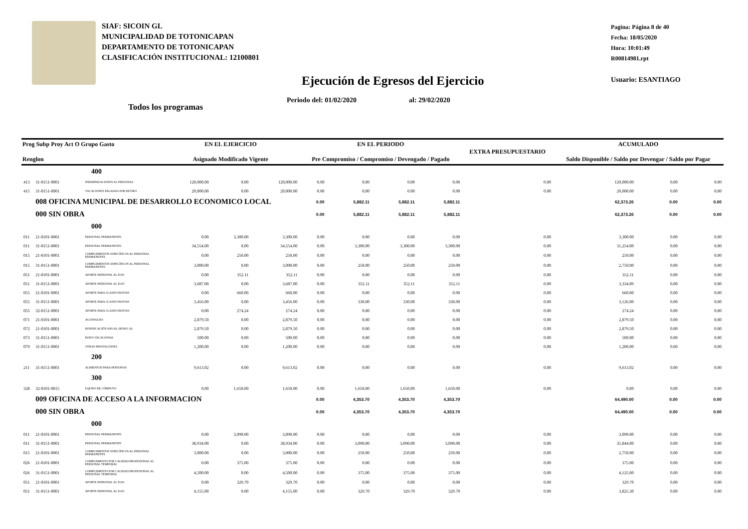SIAF: SICOIN GL
MUNICIPALIDAD DE TOTONICAPAN
DEPARTAMENTO DE TOTONICAPAN
CLASIFICACIÓN INSTITUCIONAL: 12100801
Pagina: Página 8 de 40
Fecha: 18/05/2020
Hora: 10:01:49
R00814981.rpt
Usuario: ESANTIAGO
Ejecución de Egresos del Ejercicio
Periodo del: 01/02/2020 al: 29/02/2020
Todos los programas
| Prog Subp Proy Act O Grupo Gasto Renglon | | | EN EL EJERCICIO Asignado Modificado Vigente | | | EN EL PERIODO Pre Compromiso / Compromiso / Devengado / Pagado | | | | EXTRA PRESUPUESTARIO | ACUMULADO Saldo Disponible / Saldo por Devengar / Saldo por Pagar | | |
| --- | --- | --- | --- | --- | --- | --- | --- | --- | --- | --- | --- | --- | --- |
| 400 | | | | | | | | | | | | | |
| 413 | 31-0151-0001 | INDEMNIZACIONES AL PERSONAL | 120,000.00 | 0.00 | 120,000.00 | 0.00 | 0.00 | 0.00 | 0.00 | 0.00 | 120,000.00 | 0.00 | 0.00 |
| 415 | 31-0151-0001 | VACACIONES PAGADAS POR RETIRO | 20,000.00 | 0.00 | 20,000.00 | 0.00 | 0.00 | 0.00 | 0.00 | 0.00 | 20,000.00 | 0.00 | 0.00 |
| | 008 OFICINA MUNICIPAL DE DESARROLLO ECONOMICO LOCAL | | | | | 0.00 | 5,882.11 | 5,882.11 | 5,882.11 | | 62,373.26 | 0.00 | 0.00 |
| | 000 SIN OBRA | | | | | 0.00 | 5,882.11 | 5,882.11 | 5,882.11 | | 62,373.26 | 0.00 | 0.00 |
| 000 | | | | | | | | | | | | | |
| 011 | 21-0101-0001 | PERSONAL PERMANENTE | 0.00 | 3,300.00 | 3,300.00 | 0.00 | 0.00 | 0.00 | 0.00 | 0.00 | 3,300.00 | 0.00 | 0.00 |
| 011 | 31-0151-0001 | PERSONAL PERMANENTE | 34,554.00 | 0.00 | 34,554.00 | 0.00 | 3,300.00 | 3,300.00 | 3,300.00 | 0.00 | 31,254.00 | 0.00 | 0.00 |
| 015 | 21-0101-0001 | COMPLEMENTOS ESPECÍFICOS AL PERSONAL PERMANENTE | 0.00 | 250.00 | 250.00 | 0.00 | 0.00 | 0.00 | 0.00 | 0.00 | 250.00 | 0.00 | 0.00 |
| 015 | 31-0151-0001 | COMPLEMENTOS ESPECÍFICOS AL PERSONAL PERMANENTE | 3,000.00 | 0.00 | 3,000.00 | 0.00 | 250.00 | 250.00 | 250.00 | 0.00 | 2,750.00 | 0.00 | 0.00 |
| 051 | 21-0101-0001 | APORTE PATRONAL AL IGSS | 0.00 | 352.11 | 352.11 | 0.00 | 0.00 | 0.00 | 0.00 | 0.00 | 352.11 | 0.00 | 0.00 |
| 051 | 31-0151-0001 | APORTE PATRONAL AL IGSS | 3,687.00 | 0.00 | 3,687.00 | 0.00 | 352.11 | 352.11 | 352.11 | 0.00 | 3,334.89 | 0.00 | 0.00 |
| 055 | 21-0101-0001 | APORTE PARA CLASES PASIVAS | 0.00 | 660.00 | 660.00 | 0.00 | 0.00 | 0.00 | 0.00 | 0.00 | 660.00 | 0.00 | 0.00 |
| 055 | 31-0151-0001 | APORTE PARA CLASES PASIVAS | 3,456.00 | 0.00 | 3,456.00 | 0.00 | 330.00 | 330.00 | 330.00 | 0.00 | 3,126.00 | 0.00 | 0.00 |
| 055 | 32-0151-0001 | APORTE PARA CLASES PASIVAS | 0.00 | 274.24 | 274.24 | 0.00 | 0.00 | 0.00 | 0.00 | 0.00 | 274.24 | 0.00 | 0.00 |
| 071 | 21-0101-0001 | AGUINALDO | 2,879.50 | 0.00 | 2,879.50 | 0.00 | 0.00 | 0.00 | 0.00 | 0.00 | 2,879.50 | 0.00 | 0.00 |
| 072 | 21-0101-0001 | BONIFICACIÓN ANUAL (BONO 14) | 2,879.50 | 0.00 | 2,879.50 | 0.00 | 0.00 | 0.00 | 0.00 | 0.00 | 2,879.50 | 0.00 | 0.00 |
| 073 | 31-0151-0001 | BONO VACACIONAL | 500.00 | 0.00 | 500.00 | 0.00 | 0.00 | 0.00 | 0.00 | 0.00 | 500.00 | 0.00 | 0.00 |
| 079 | 31-0151-0001 | OTRAS PRESTACIONES | 1,200.00 | 0.00 | 1,200.00 | 0.00 | 0.00 | 0.00 | 0.00 | 0.00 | 1,200.00 | 0.00 | 0.00 |
| 200 | | | | | | | | | | | | | |
| 211 | 31-0151-0001 | ALIMENTOS PARA PERSONAS | 9,613.02 | 0.00 | 9,613.02 | 0.00 | 0.00 | 0.00 | 0.00 | 0.00 | 9,613.02 | 0.00 | 0.00 |
| 300 | | | | | | | | | | | | | |
| 328 | 32-0101-0015 | EQUIPO DE CÓMPUTO | 0.00 | 1,650.00 | 1,650.00 | 0.00 | 1,650.00 | 1,650.00 | 1,650.00 | 0.00 | 0.00 | 0.00 | 0.00 |
| | 009 OFICINA DE ACCESO A LA INFORMACION | | | | | 0.00 | 4,353.70 | 4,353.70 | 4,353.70 | | 64,490.00 | 0.00 | 0.00 |
| | 000 SIN OBRA | | | | | 0.00 | 4,353.70 | 4,353.70 | 4,353.70 | | 64,490.00 | 0.00 | 0.00 |
| 000 | | | | | | | | | | | | | |
| 011 | 21-0101-0001 | PERSONAL PERMANENTE | 0.00 | 3,090.00 | 3,090.00 | 0.00 | 0.00 | 0.00 | 0.00 | 0.00 | 3,090.00 | 0.00 | 0.00 |
| 011 | 31-0151-0001 | PERSONAL PERMANENTE | 38,934.00 | 0.00 | 38,934.00 | 0.00 | 3,090.00 | 3,090.00 | 3,090.00 | 0.00 | 35,844.00 | 0.00 | 0.00 |
| 015 | 21-0101-0001 | COMPLEMENTOS ESPECÍFICOS AL PERSONAL PERMANENTE | 3,000.00 | 0.00 | 3,000.00 | 0.00 | 250.00 | 250.00 | 250.00 | 0.00 | 2,750.00 | 0.00 | 0.00 |
| 026 | 21-0101-0001 | COMPLEMENTO POR CALIDAD PROFESIONAL AL PERSONAL TEMPORAL | 0.00 | 375.00 | 375.00 | 0.00 | 0.00 | 0.00 | 0.00 | 0.00 | 375.00 | 0.00 | 0.00 |
| 026 | 31-0151-0001 | COMPLEMENTO POR CALIDAD PROFESIONAL AL PERSONAL TEMPORAL | 4,500.00 | 0.00 | 4,500.00 | 0.00 | 375.00 | 375.00 | 375.00 | 0.00 | 4,125.00 | 0.00 | 0.00 |
| 051 | 21-0101-0001 | APORTE PATRONAL AL IGSS | 0.00 | 329.70 | 329.70 | 0.00 | 0.00 | 0.00 | 0.00 | 0.00 | 329.70 | 0.00 | 0.00 |
| 051 | 31-0151-0001 | APORTE PATRONAL AL IGSS | 4,155.00 | 0.00 | 4,155.00 | 0.00 | 329.70 | 329.70 | 329.70 | 0.00 | 3,825.30 | 0.00 | 0.00 |